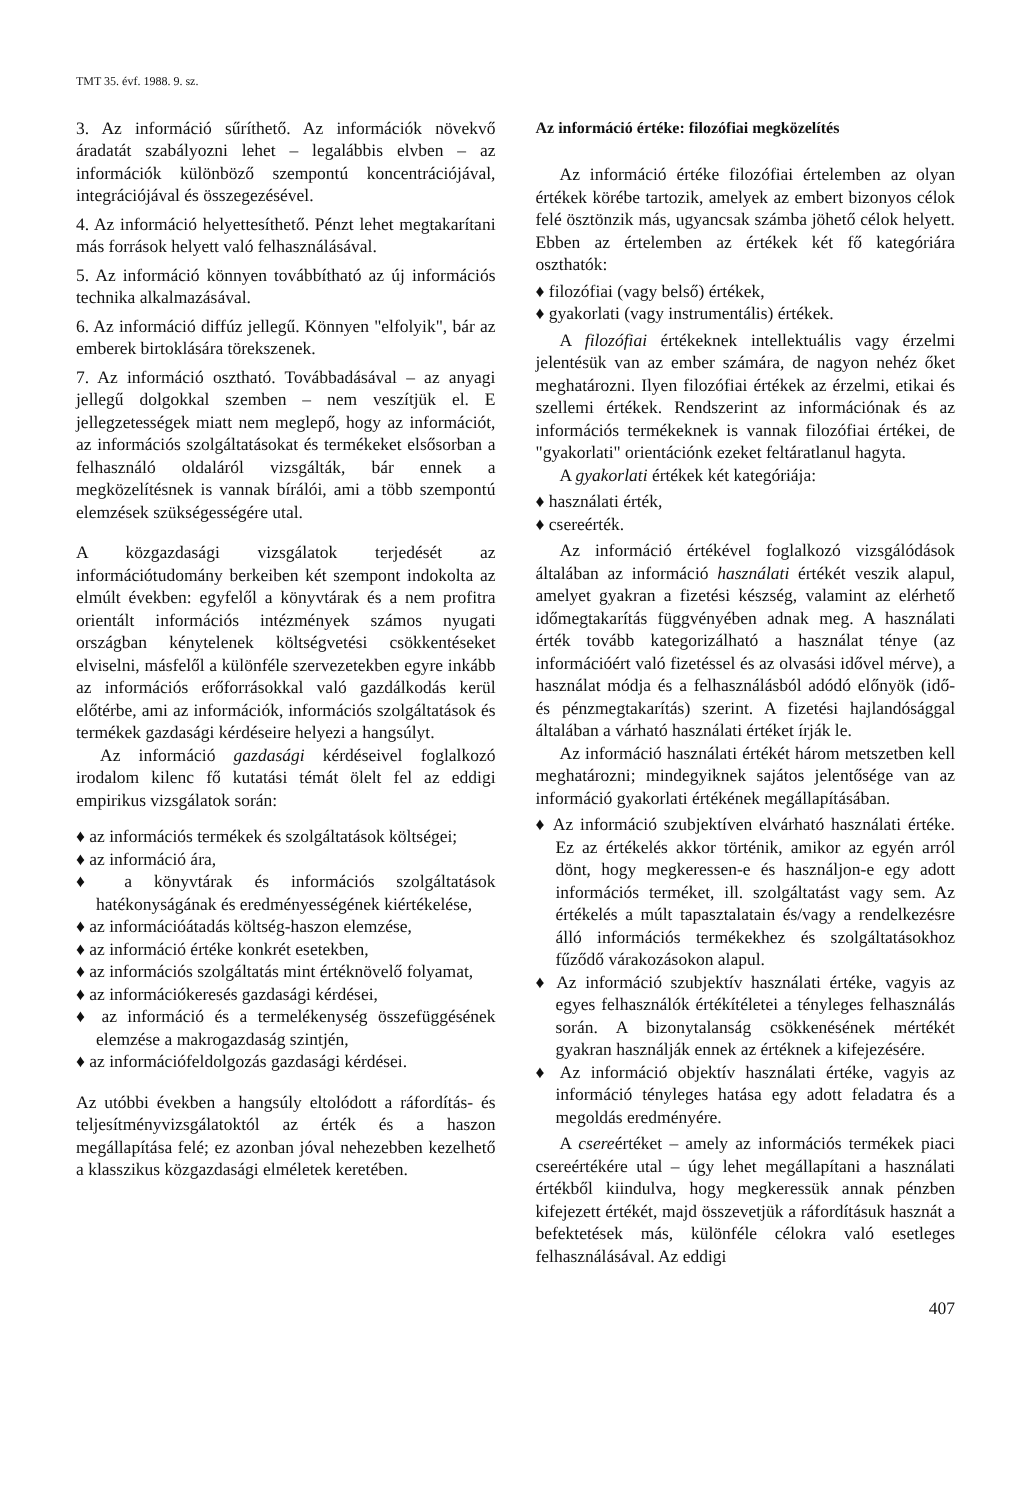TMT 35. évf. 1988. 9. sz.
3. Az információ sűríthető. Az információk növekvő áradatát szabályozni lehet – legalábbis elvben – az információk különböző szempontú koncentrációjával, integrációjával és összegezésével.
4. Az információ helyettesíthető. Pénzt lehet megtakarítani más források helyett való felhasználásával.
5. Az információ könnyen továbbítható az új információs technika alkalmazásával.
6. Az információ diffúz jellegű. Könnyen "elfolyik", bár az emberek birtoklására törekszenek.
7. Az információ osztható. Továbbadásával – az anyagi jellegű dolgokkal szemben – nem veszítjük el. E jellegzetességek miatt nem meglepő, hogy az információt, az információs szolgáltatásokat és termékeket elsősorban a felhasználó oldaláról vizsgálták, bár ennek a megközelítésnek is vannak bírálói, ami a több szempontú elemzések szükségességére utal.
A közgazdasági vizsgálatok terjedését az információtudomány berkeiben két szempont indokolta az elmúlt években: egyfelől a könyvtárak és a nem profitra orientált információs intézmények számos nyugati országban kénytelenek költségvetési csökkentéseket elviselni, másfelől a különféle szervezetekben egyre inkább az információs erőforrásokkal való gazdálkodás kerül előtérbe, ami az információk, információs szolgáltatások és termékek gazdasági kérdéseire helyezi a hangsúlyt.
Az információ gazdasági kérdéseivel foglalkozó irodalom kilenc fő kutatási témát ölelt fel az eddigi empirikus vizsgálatok során:
♦ az információs termékek és szolgáltatások költségei;
♦ az információ ára,
♦ a könyvtárak és információs szolgáltatások hatékonyságának és eredményességének kiértékelése,
♦ az információátadás költség-haszon elemzése,
♦ az információ értéke konkrét esetekben,
♦ az információs szolgáltatás mint értéknövelő folyamat,
♦ az információkeresés gazdasági kérdései,
♦ az információ és a termelékenység összefüggésének elemzése a makrogazdaság szintjén,
♦ az információfeldolgozás gazdasági kérdései.
Az utóbbi években a hangsúly eltolódott a ráfordítás- és teljesítményvizsgálatoktól az érték és a haszon megállapítása felé; ez azonban jóval nehezebben kezelhető a klasszikus közgazdasági elméletek keretében.
Az információ értéke: filozófiai megközelítés
Az információ értéke filozófiai értelemben az olyan értékek körébe tartozik, amelyek az embert bizonyos célok felé ösztönzik más, ugyancsak számba jöhető célok helyett. Ebben az értelemben az értékek két fő kategóriára oszthatók:
♦ filozófiai (vagy belső) értékek,
♦ gyakorlati (vagy instrumentális) értékek.
A filozófiai értékeknek intellektuális vagy érzelmi jelentésük van az ember számára, de nagyon nehéz őket meghatározni. Ilyen filozófiai értékek az érzelmi, etikai és szellemi értékek. Rendszerint az információnak és az információs termékeknek is vannak filozófiai értékei, de "gyakorlati" orientációnk ezeket feltáratlanul hagyta.
A gyakorlati értékek két kategóriája:
♦ használati érték,
♦ csereérték.
Az információ értékével foglalkozó vizsgálódások általában az információ használati értékét veszik alapul, amelyet gyakran a fizetési készség, valamint az elérhető időmegtakarítás függvényében adnak meg. A használati érték tovább kategorizálható a használat ténye (az információért való fizetéssel és az olvasási idővel mérve), a használat módja és a felhasználásból adódó előnyök (idő- és pénzmegtakarítás) szerint. A fizetési hajlandósággal általában a várható használati értéket írják le.
Az információ használati értékét három metszetben kell meghatározni; mindegyiknek sajátos jelentősége van az információ gyakorlati értékének megállapításában.
♦ Az információ szubjektíven elvárható használati értéke. Ez az értékelés akkor történik, amikor az egyén arról dönt, hogy megkeressen-e és használjon-e egy adott információs terméket, ill. szolgáltatást vagy sem. Az értékelés a múlt tapasztalatain és/vagy a rendelkezésre álló információs termékekhez és szolgáltatásokhoz fűződő várakozásokon alapul.
♦ Az információ szubjektív használati értéke, vagyis az egyes felhasználók értékítéletei a tényleges felhasználás során. A bizonytalanság csökkenésének mértékét gyakran használják ennek az értéknek a kifejezésére.
♦ Az információ objektív használati értéke, vagyis az információ tényleges hatása egy adott feladatra és a megoldás eredményére.
A csereértéket – amely az információs termékek piaci csereértékére utal – úgy lehet megállapítani a használati értékből kiindulva, hogy megkeressük annak pénzben kifejezett értékét, majd összevetjük a ráfordításuk hasznát a befektetések más, különféle célokra való esetleges felhasználásával. Az eddigi
407